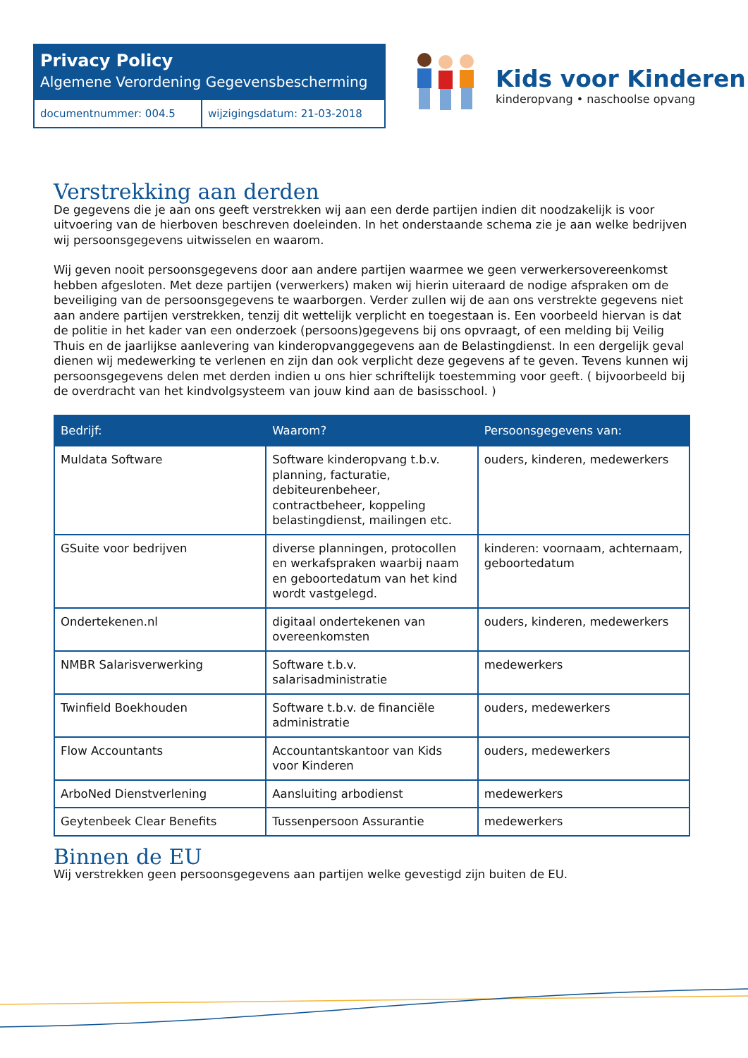Privacy Policy
Algemene Verordening Gegevensbescherming
documentnummer: 004.5 wijzigingsdatum: 21-03-2018
Kids voor Kinderen
kinderopvang • naschoolse opvang
Verstrekking aan derden
De gegevens die je aan ons geeft verstrekken wij aan een derde partijen indien dit noodzakelijk is voor uitvoering van de hierboven beschreven doeleinden. In het onderstaande schema zie je aan welke bedrijven wij persoonsgegevens uitwisselen en waarom.
Wij geven nooit persoonsgegevens door aan andere partijen waarmee we geen verwerkersovereenkomst hebben afgesloten. Met deze partijen (verwerkers) maken wij hierin uiteraard de nodige afspraken om de beveiliging van de persoonsgegevens te waarborgen. Verder zullen wij de aan ons verstrekte gegevens niet aan andere partijen verstrekken, tenzij dit wettelijk verplicht en toegestaan is. Een voorbeeld hiervan is dat de politie in het kader van een onderzoek (persoons)gegevens bij ons opvraagt, of een melding bij Veilig Thuis en de jaarlijkse aanlevering van kinderopvanggegevens aan de Belastingdienst. In een dergelijk geval dienen wij medewerking te verlenen en zijn dan ook verplicht deze gegevens af te geven. Tevens kunnen wij persoonsgegevens delen met derden indien u ons hier schriftelijk toestemming voor geeft. ( bijvoorbeeld bij de overdracht van het kindvolgsysteem van jouw kind aan de basisschool. )
| Bedrijf: | Waarom? | Persoonsgegevens van: |
| --- | --- | --- |
| Muldata Software | Software kinderopvang t.b.v. planning, facturatie, debiteurenbeheer, contractbeheer, koppeling belastingdienst, mailingen etc. | ouders, kinderen, medewerkers |
| GSuite voor bedrijven | diverse planningen, protocollen en werkafspraken waarbij naam en geboortedatum van het kind wordt vastgelegd. | kinderen: voornaam, achternaam, geboortedatum |
| Ondertekenen.nl | digitaal ondertekenen van overeenkomsten | ouders, kinderen, medewerkers |
| NMBR Salarisverwerking | Software t.b.v. salarisadministratie | medewerkers |
| Twinfield Boekhouden | Software t.b.v. de financiële administratie | ouders, medewerkers |
| Flow Accountants | Accountantskantoor van Kids voor Kinderen | ouders, medewerkers |
| ArboNed Dienstverlening | Aansluiting arbodienst | medewerkers |
| Geytenbeek Clear Benefits | Tussenpersoon Assurantie | medewerkers |
Binnen de EU
Wij verstrekken geen persoonsgegevens aan partijen welke gevestigd zijn buiten de EU.